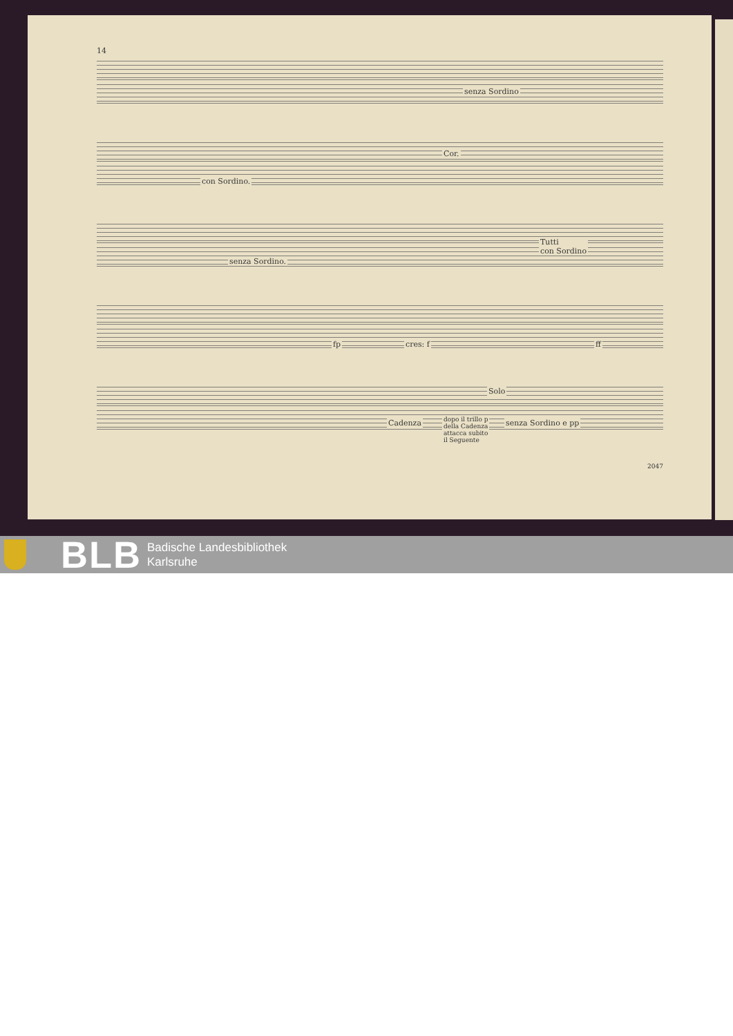14
senza Sordino
con Sordino.
Cor.
senza Sordino.
Tutti
con Sordino
cres: f fp ff
Cadenza dopo il trillo p
della Cadenza
attacca subito
il Seguente
Solo
senza Sordino e pp
2047
BLB
Badische Landesbibliothek
Karlsruhe